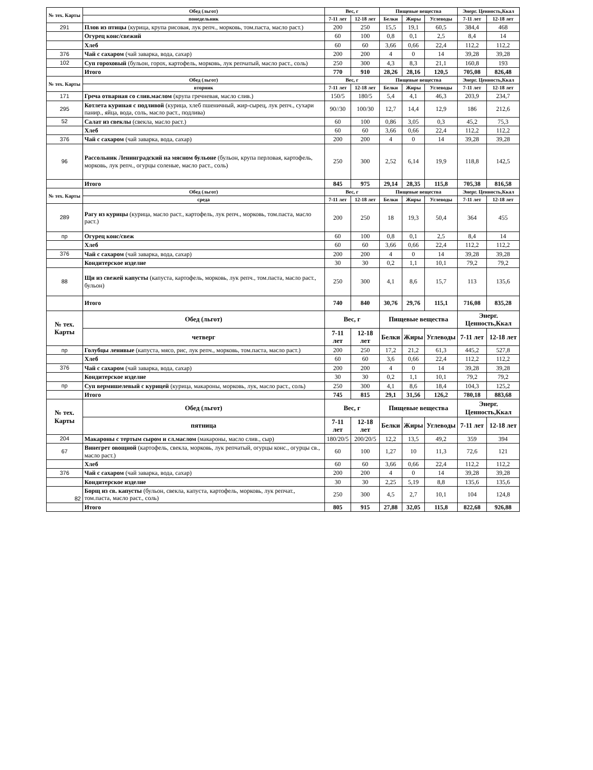| № тех. Карты | Обед (льгот) | Вес, г | | Пищевые вещества | | | Энерг. Ценность,Ккал | |
| --- | --- | --- | --- | --- | --- | --- | --- | --- |
| | понедельник | 7-11 лет | 12-18 лет | Белки | Жиры | Углеводы | 7-11 лет | 12-18 лет |
| 291 | Плов из птицы (курица, крупа рисовая, лук репч., морковь, том.паста, масло раст.) | 200 | 250 | 15,5 | 19,1 | 60,5 | 384,4 | 468 |
| | Огурец конс/свежий | 60 | 100 | 0,8 | 0,1 | 2,5 | 8,4 | 14 |
| | Хлеб | 60 | 60 | 3,66 | 0,66 | 22,4 | 112,2 | 112,2 |
| 376 | Чай с сахаром (чай заварка, вода, сахар) | 200 | 200 | 4 | 0 | 14 | 39,28 | 39,28 |
| 102 | Суп гороховый (бульон, горох, картофель, морковь, лук репчатый, масло раст., соль) | 250 | 300 | 4,3 | 8,3 | 21,1 | 160,8 | 193 |
| | Итого | 770 | 910 | 28,26 | 28,16 | 120,5 | 705,08 | 826,48 |
| № тех. Карты | Обед (льгот) | Вес, г | | Пищевые вещества | | | Энерг. Ценность,Ккал | |
| | вторник | 7-11 лет | 12-18 лет | Белки | Жиры | Углеводы | 7-11 лет | 12-18 лет |
| 171 | Греча отварная со слив.маслом (крупа гречневая, масло слив.) | 150/5 | 180/5 | 5,4 | 4,1 | 46,3 | 203,9 | 234,7 |
| 295 | Котлета куриная с подливой (курица, хлеб пшеничный, жир-сырец, лук репч., сухари панир., яйца, вода, соль, масло раст., подлива) | 90//30 | 100/30 | 12,7 | 14,4 | 12,9 | 186 | 212,6 |
| 52 | Салат из свеклы (свекла, масло раст.) | 60 | 100 | 0,86 | 3,05 | 0,3 | 45,2 | 75,3 |
| | Хлеб | 60 | 60 | 3,66 | 0,66 | 22,4 | 112,2 | 112,2 |
| 376 | Чай с сахаром (чай заварка, вода, сахар) | 200 | 200 | 4 | 0 | 14 | 39,28 | 39,28 |
| 96 | Рассольник Ленинградский на мясном бульоне (бульон, крупа перловая, картофель, морковь, лук репч., огурцы соленые, масло раст., соль) | 250 | 300 | 2,52 | 6,14 | 19,9 | 118,8 | 142,5 |
| | Итого | 845 | 975 | 29,14 | 28,35 | 115,8 | 705,38 | 816,58 |
| № тех. Карты | Обед (льгот) | Вес, г | | Пищевые вещества | | | Энерг. Ценность,Ккал | |
| | среда | 7-11 лет | 12-18 лет | Белки | Жиры | Углеводы | 7-11 лет | 12-18 лет |
| 289 | Рагу из курицы (курица, масло раст., картофель, лук репч., морковь, том.паста, масло раст.) | 200 | 250 | 18 | 19,3 | 50,4 | 364 | 455 |
| пр | Огурец конс/свеж | 60 | 100 | 0,8 | 0,1 | 2,5 | 8,4 | 14 |
| | Хлеб | 60 | 60 | 3,66 | 0,66 | 22,4 | 112,2 | 112,2 |
| 376 | Чай с сахаром (чай заварка, вода, сахар) | 200 | 200 | 4 | 0 | 14 | 39,28 | 39,28 |
| | Кондитерское изделие | 30 | 30 | 0,2 | 1,1 | 10,1 | 79,2 | 79,2 |
| 88 | Щи из свежей капусты (капуста, картофель, морковь, лук репч., том.паста, масло раст., бульон) | 250 | 300 | 4,1 | 8,6 | 15,7 | 113 | 135,6 |
| | Итого | 740 | 840 | 30,76 | 29,76 | 115,1 | 716,08 | 835,28 |
| № тех. Карты | Обед (льгот) | Вес, г | | Пищевые вещества | | | Энерг. Ценность,Ккал | |
| | четверг | 7-11 лет | 12-18 лет | Белки | Жиры | Углеводы | 7-11 лет | 12-18 лет |
| пр | Голубцы ленивые (капуста, мясо, рис, лук репч., морковь, том.паста, масло раст.) | 200 | 250 | 17,2 | 21,2 | 61,3 | 445,2 | 527,8 |
| | Хлеб | 60 | 60 | 3,6 | 0,66 | 22,4 | 112,2 | 112,2 |
| 376 | Чай с сахаром (чай заварка, вода, сахар) | 200 | 200 | 4 | 0 | 14 | 39,28 | 39,28 |
| | Кондитерское изделие | 30 | 30 | 0,2 | 1,1 | 10,1 | 79,2 | 79,2 |
| пр | Суп вермишелевый с курицей (курица, макароны, морковь, лук, масло раст., соль) | 250 | 300 | 4,1 | 8,6 | 18,4 | 104,3 | 125,2 |
| | Итого | 745 | 815 | 29,1 | 31,56 | 126,2 | 780,18 | 883,68 |
| № тех. Карты | Обед (льгот) | Вес, г | | Пищевые вещества | | | Энерг. Ценность,Ккал | |
| | пятница | 7-11 лет | 12-18 лет | Белки | Жиры | Углеводы | 7-11 лет | 12-18 лет |
| 204 | Макароны с тертым сыром и сл.маслом (макароны, масло слив., сыр) | 180/20/5 | 200/20/5 | 12,2 | 13,5 | 49,2 | 359 | 394 |
| 67 | Винегрет овощной (картофель, свекла, морковь, лук репчатый, огурцы конс., огурцы св., масло раст.) | 60 | 100 | 1,27 | 10 | 11,3 | 72,6 | 121 |
| | Хлеб | 60 | 60 | 3,66 | 0,66 | 22,4 | 112,2 | 112,2 |
| 376 | Чай с сахаром (чай заварка, вода, сахар) | 200 | 200 | 4 | 0 | 14 | 39,28 | 39,28 |
| | Кондитерское изделие | 30 | 30 | 2,25 | 5,19 | 8,8 | 135,6 | 135,6 |
| 82 | Борщ из св. капусты (бульон, свекла, капуста, картофель, морковь, лук репчат., том.паста, масло раст., соль) | 250 | 300 | 4,5 | 2,7 | 10,1 | 104 | 124,8 |
| | Итого | 805 | 915 | 27,88 | 32,05 | 115,8 | 822,68 | 926,88 |